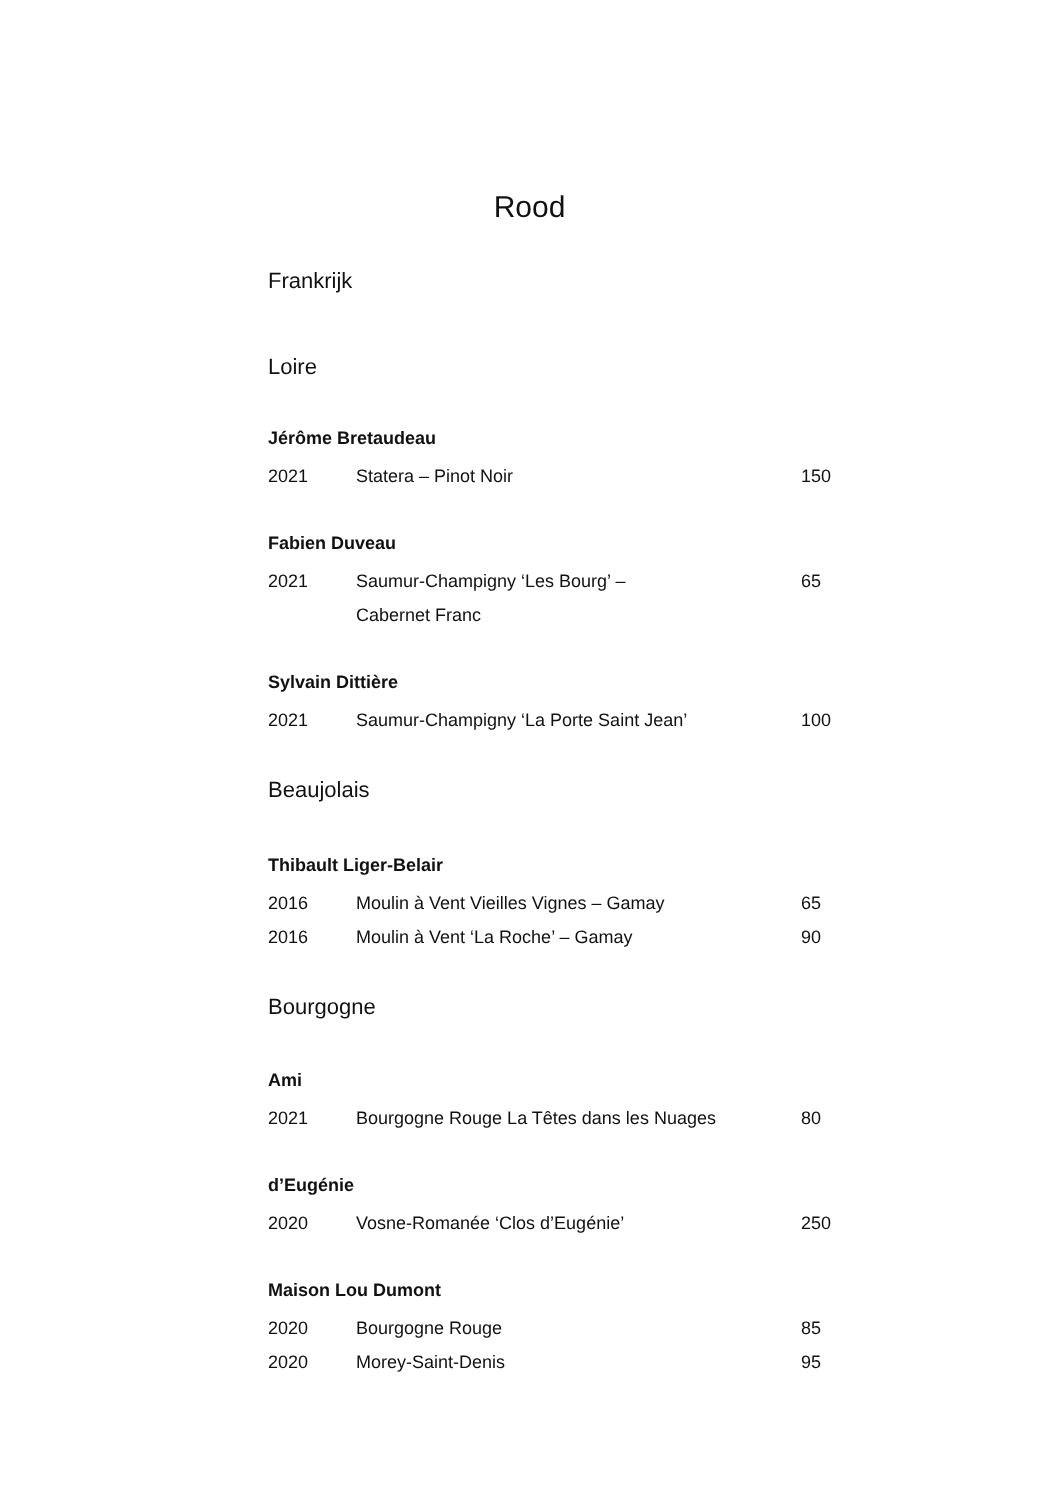Rood
Frankrijk
Loire
Jérôme Bretaudeau
2021 Statera – Pinot Noir 150
Fabien Duveau
2021 Saumur-Champigny ‘Les Bourg’ –
Cabernet Franc 65
Sylvain Dittière
2021 Saumur-Champigny ‘La Porte Saint Jean’ 100
Beaujolais
Thibault Liger-Belair
2016 Moulin à Vent Vieilles Vignes – Gamay 65
2016 Moulin à Vent ‘La Roche’ – Gamay 90
Bourgogne
Ami
2021 Bourgogne Rouge La Têtes dans les Nuages 80
d’Eugénie
2020 Vosne-Romanée ‘Clos d’Eugénie’ 250
Maison Lou Dumont
2020 Bourgogne Rouge 85
2020 Morey-Saint-Denis 95